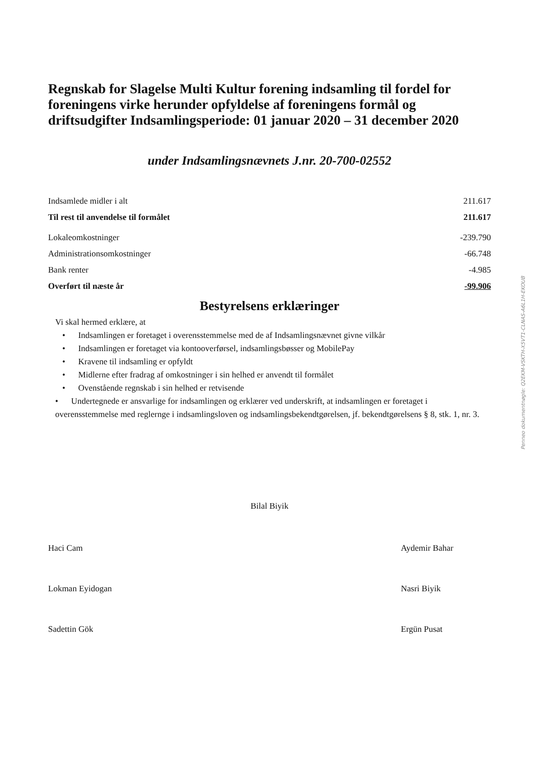Regnskab for Slagelse Multi Kultur forening indsamling til fordel for foreningens virke herunder opfyldelse af foreningens formål og driftsudgifter Indsamlingsperiode: 01 januar 2020 – 31 december 2020
under Indsamlingsnævnets J.nr. 20-700-02552
| Indsamlede midler i alt | 211.617 |
| Til rest til anvendelse til formålet | 211.617 |
| Lokaleomkostninger | -239.790 |
| Administrationsomkostninger | -66.748 |
| Bank renter | -4.985 |
| Overført til næste år | -99.906 |
Bestyrelsens erklæringer
Vi skal hermed erklære, at
• Indsamlingen er foretaget i overensstemmelse med de af Indsamlingsnævnet givne vilkår
• Indsamlingen er foretaget via kontooverførsel, indsamlingsbøsser og MobilePay
• Kravene til indsamling er opfyldt
• Midlerne efter fradrag af omkostninger i sin helhed er anvendt til formålet
• Ovenstående regnskab i sin helhed er retvisende
• Undertegnede er ansvarlige for indsamlingen og erklærer ved underskrift, at indsamlingen er foretaget i overensstemmelse med reglernge i indsamlingsloven og indsamlingsbekendtgørelsen, jf. bekendtgørelsens § 8, stk. 1, nr. 3.
Bilal Biyik
Haci Cam Aydemir Bahar
Lokman Eyidogan Nasri Biyik
Sadettin Gök Ergün Pusat
Penneo dokumentnøgle: Q2EKM-VSKTH-X5VT1-CLNAS-A6L1H-EKOUB